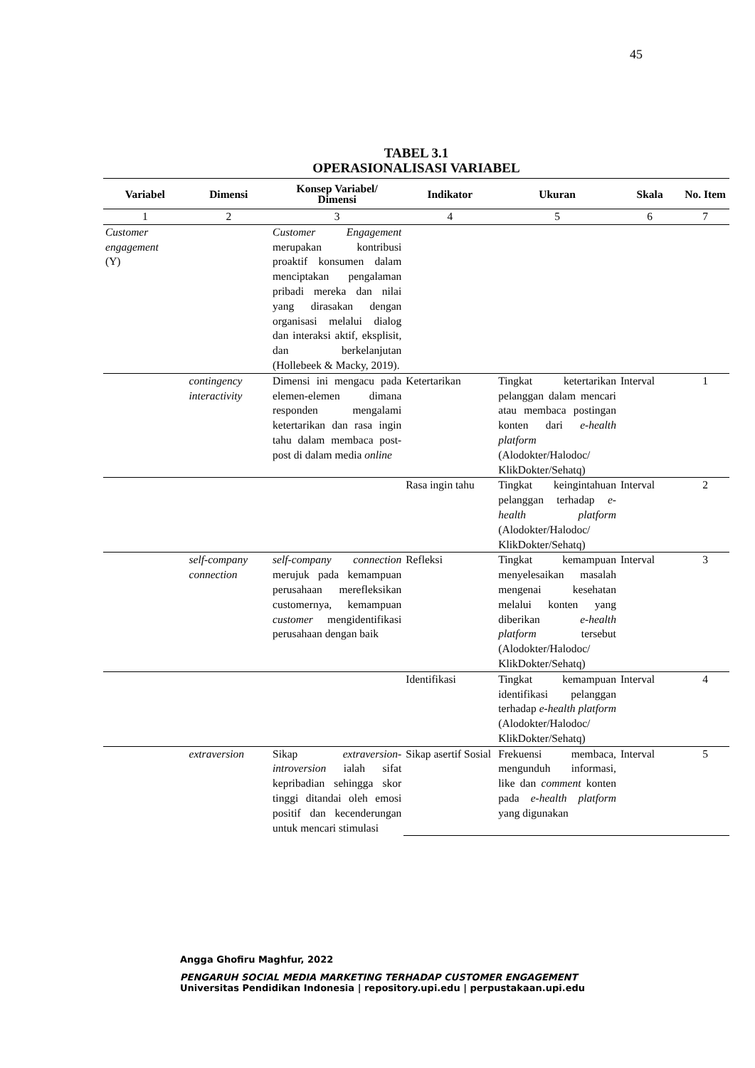45
TABEL 3.1
OPERASIONALISASI VARIABEL
| Variabel | Dimensi | Konsep Variabel/ Dimensi | Indikator | Ukuran | Skala | No. Item |
| --- | --- | --- | --- | --- | --- | --- |
| 1 | 2 | 3 | 4 | 5 | 6 | 7 |
| Customer engagement (Y) | | Customer Engagement merupakan kontribusi proaktif konsumen dalam menciptakan pengalaman pribadi mereka dan nilai yang dirasakan dengan organisasi melalui dialog dan interaksi aktif, eksplisit, dan berkelanjutan (Hollebeek & Macky, 2019). | | | | |
| | contingency interactivity | Dimensi ini mengacu pada elemen-elemen dimana responden mengalami ketertarikan dan rasa ingin tahu dalam membaca post-post di dalam media online | Ketertarikan | Tingkat ketertarikan pelanggan dalam mencari atau membaca postingan konten dari e-health platform (Alodokter/Halodoc/ KlikDokter/Sehatq) | Interval | 1 |
| | | | Rasa ingin tahu | Tingkat keingintahuan pelanggan terhadap e-health platform (Alodokter/Halodoc/ KlikDokter/Sehatq) | Interval | 2 |
| | self-company connection | self-company connection merujuk pada kemampuan perusahaan merefleksikan customernya, kemampuan customer mengidentifikasi perusahaan dengan baik | Refleksi | Tingkat kemampuan menyelesaikan masalah mengenai kesehatan melalui konten yang diberikan e-health platform tersebut (Alodokter/Halodoc/ KlikDokter/Sehatq) | Interval | 3 |
| | | | Identifikasi | Tingkat kemampuan identifikasi pelanggan terhadap e-health platform (Alodokter/Halodoc/ KlikDokter/Sehatq) | Interval | 4 |
| | extraversion | Sikap extraversion-introversion ialah sifat kepribadian sehingga skor tinggi ditandai oleh emosi positif dan kecenderungan untuk mencari stimulasi | Sikap asertif Sosial | Frekuensi membaca, mengunduh informasi, like dan comment konten pada e-health platform yang digunakan | Interval | 5 |
Angga Ghofiru Maghfur, 2022
PENGARUH SOCIAL MEDIA MARKETING TERHADAP CUSTOMER ENGAGEMENT
Universitas Pendidikan Indonesia | repository.upi.edu | perpustakaan.upi.edu